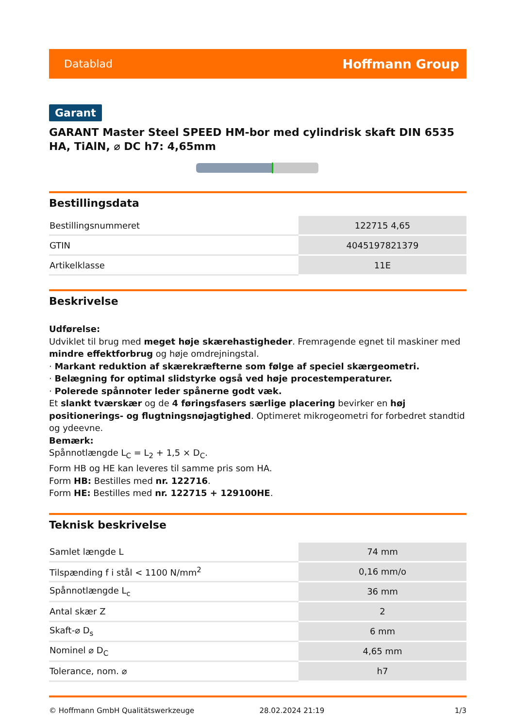Datablad Hoffmann Group
Garant
GARANT Master Steel SPEED HM-bor med cylindrisk skaft DIN 6535 HA, TiAlN, ⌀ DC h7: 4,65mm
Bestillingsdata
| Bestillingsnummeret | 122715 4,65 |
| GTIN | 4045197821379 |
| Artikelklasse | 11E |
Beskrivelse
Udførelse:
Udviklet til brug med meget høje skærehastigheder. Fremragende egnet til maskiner med mindre effektforbrug og høje omdrejningstal.
· Markant reduktion af skærekræfterne som følge af speciel skærgeometri.
· Belægning for optimal slidstyrke også ved høje procestemperaturer.
· Polerede spånnoter leder spånerne godt væk.
Et slankt tværskær og de 4 føringsfasers særlige placering bevirker en høj positionerings- og flugtningsnøjagtighed. Optimeret mikrogeometri for forbedret standtid og ydeevne.
Bemærk:
Spånnotlængde L<sub>C</sub> = L<sub>2</sub> + 1,5 × D<sub>C</sub>.
Form HB og HE kan leveres til samme pris som HA.
Form HB: Bestilles med nr. 122716.
Form HE: Bestilles med nr. 122715 + 129100HE.
Teknisk beskrivelse
| Samlet længde L | 74 mm |
| Tilspænding f i stål < 1100 N/mm<sup>2</sup> | 0,16 mm/o |
| Spånnotlængde L<sub>c</sub> | 36 mm |
| Antal skær Z | 2 |
| Skaft-⌀ D<sub>s</sub> | 6 mm |
| Nominel ⌀ D<sub>C</sub> | 4,65 mm |
| Tolerance, nom. ⌀ | h7 |
© Hoffmann GmbH Qualitätswerkzeuge 28.02.2024 21:19 1/3